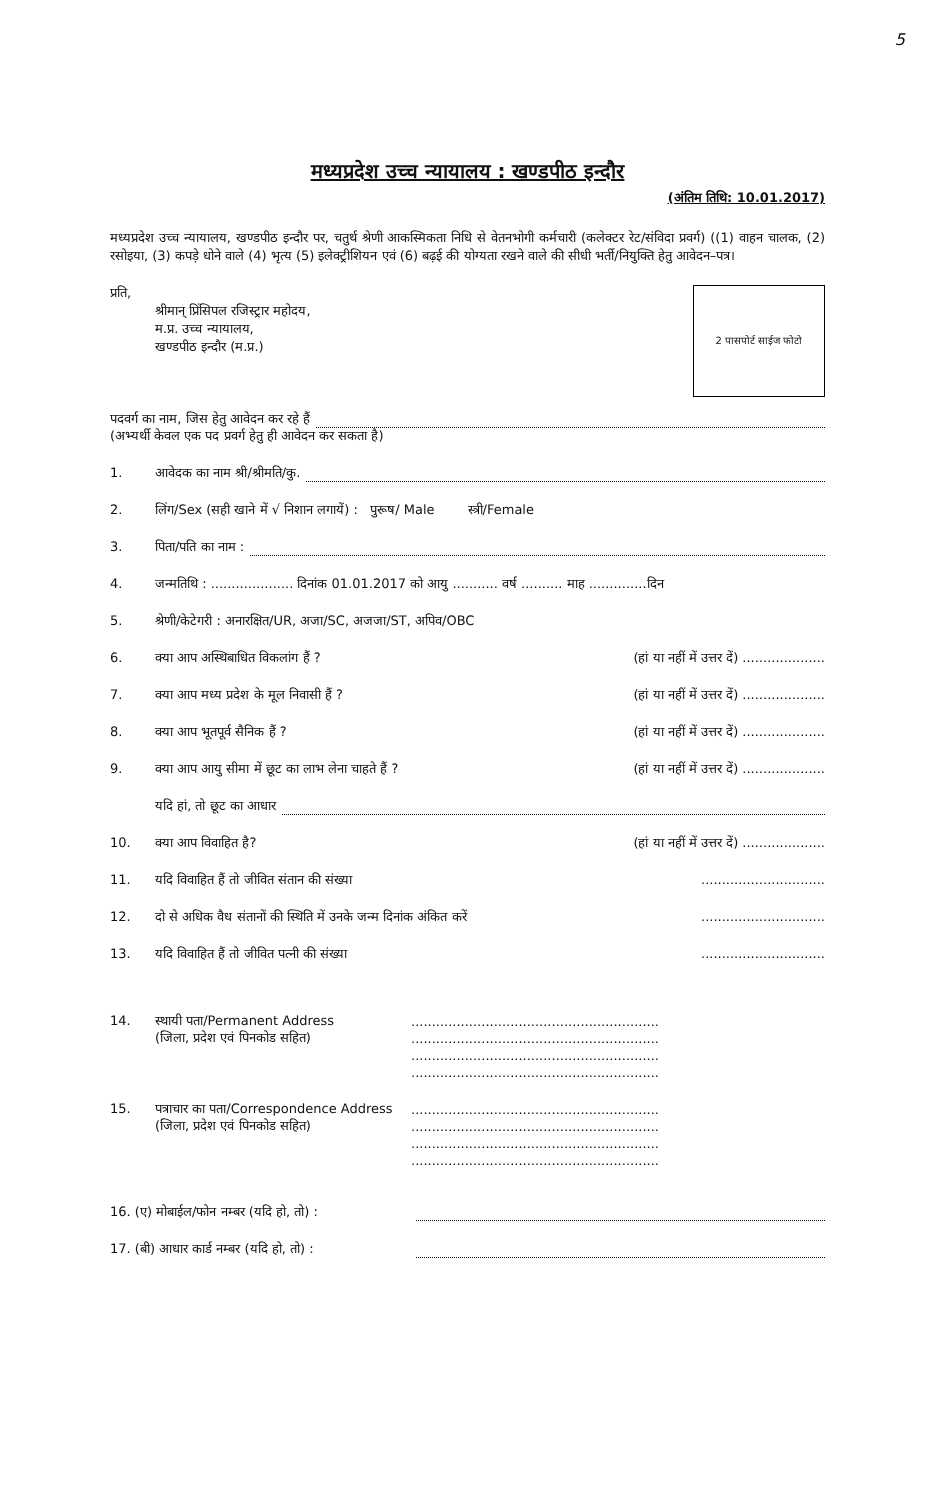5
मध्यप्रदेश उच्च न्यायालय : खण्डपीठ इन्दौर
(अंतिम तिथि: 10.01.2017)
मध्यप्रदेश उच्च न्यायालय, खण्डपीठ इन्दौर पर, चतुर्थ श्रेणी आकस्मिकता निधि से वेतनभोगी कर्मचारी (कलेक्टर रेट/संविदा प्रवर्ग) ((1) वाहन चालक, (2) रसोइया, (3) कपड़े धोने वाले (4) भृत्य (5) इलेक्ट्रीशियन एवं (6) बढ़ई की योग्यता रखने वाले की सीधी भर्ती/नियुक्ति हेतु आवेदन–पत्र।
प्रति,
श्रीमान् प्रिंसिपल रजिस्ट्रार महोदय,
म.प्र. उच्च न्यायालय,
खण्डपीठ इन्दौर (म.प्र.)
2 पासपोर्ट साईज फोटो
पदवर्ग का नाम, जिस हेतु आवेदन कर रहे हैं
(अभ्यर्थी केवल एक पद प्रवर्ग हेतु ही आवेदन कर सकता है)
1. आवेदक का नाम श्री/श्रीमति/कु.
2. लिंग/Sex (सही खाने में √ निशान लगायें) : पुरूष/ Male स्त्री/Female
3. पिता/पति का नाम :
4. जन्मतिथि : .................... दिनांक 01.01.2017 को आयु ........... वर्ष .......... माह ..............दिन
5. श्रेणी/केटेगरी : अनारक्षित/UR, अजा/SC, अजजा/ST, अपिव/OBC
6. क्या आप अस्थिबाधित विकलांग हैं ? (हां या नहीं में उत्तर दें) ....................
7. क्या आप मध्य प्रदेश के मूल निवासी हैं ? (हां या नहीं में उत्तर दें) ....................
8. क्या आप भूतपूर्व सैनिक हैं ? (हां या नहीं में उत्तर दें) ....................
9. क्या आप आयु सीमा में छूट का लाभ लेना चाहते हैं ? (हां या नहीं में उत्तर दें) ....................
यदि हां, तो छूट का आधार
10. क्या आप विवाहित है? (हां या नहीं में उत्तर दें) ....................
11. यदि विवाहित हैं तो जीवित संतान की संख्या..............................
12. दो से अधिक वैध संतानों की स्थिति में उनके जन्म दिनांक अंकित करें..............................
13. यदि विवाहित हैं तो जीवित पत्नी की संख्या..............................
14. स्थायी पता/Permanent Address
(जिला, प्रदेश एवं पिनकोड सहित)............................................................
............................................................
............................................................
............................................................
15. पत्राचार का पता/Correspondence Address
(जिला, प्रदेश एवं पिनकोड सहित)............................................................
............................................................
............................................................
............................................................
16. (ए) मोबाईल/फोन नम्बर (यदि हो, तो) :
17. (बी) आधार कार्ड नम्बर (यदि हो, तो) :